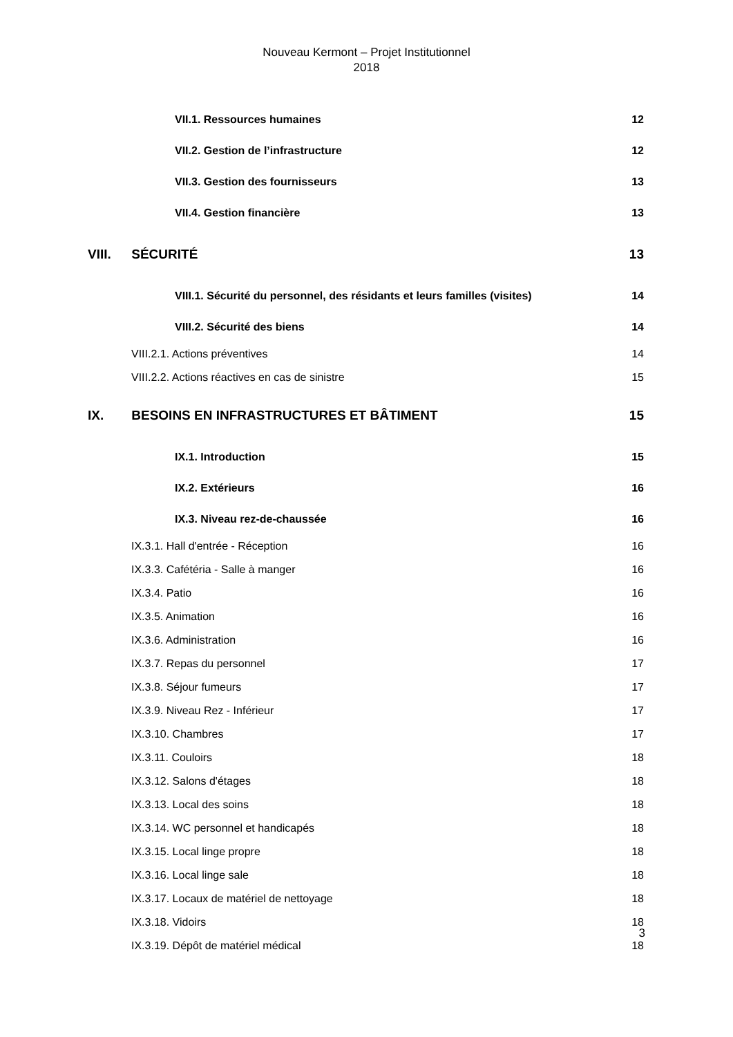Nouveau Kermont – Projet Institutionnel
2018
VII.1. Ressources humaines 12
VII.2. Gestion de l’infrastructure 12
VII.3. Gestion des fournisseurs 13
VII.4. Gestion financière 13
VIII. SÉCURITÉ 13
VIII.1. Sécurité du personnel, des résidants et leurs familles (visites) 14
VIII.2. Sécurité des biens 14
VIII.2.1. Actions préventives 14
VIII.2.2. Actions réactives en cas de sinistre 15
IX. BESOINS EN INFRASTRUCTURES ET BÂTIMENT 15
IX.1. Introduction 15
IX.2. Extérieurs 16
IX.3. Niveau rez-de-chaussée 16
IX.3.1. Hall d'entrée - Réception 16
IX.3.3. Cafétéria - Salle à manger 16
IX.3.4. Patio 16
IX.3.5. Animation 16
IX.3.6. Administration 16
IX.3.7. Repas du personnel 17
IX.3.8. Séjour fumeurs 17
IX.3.9. Niveau Rez - Inférieur 17
IX.3.10. Chambres 17
IX.3.11. Couloirs 18
IX.3.12. Salons d'étages 18
IX.3.13. Local des soins 18
IX.3.14. WC personnel et handicapés 18
IX.3.15. Local linge propre 18
IX.3.16. Local linge sale 18
IX.3.17. Locaux de matériel de nettoyage 18
IX.3.18. Vidoirs 18
IX.3.19. Dépôt de matériel médical 18
3